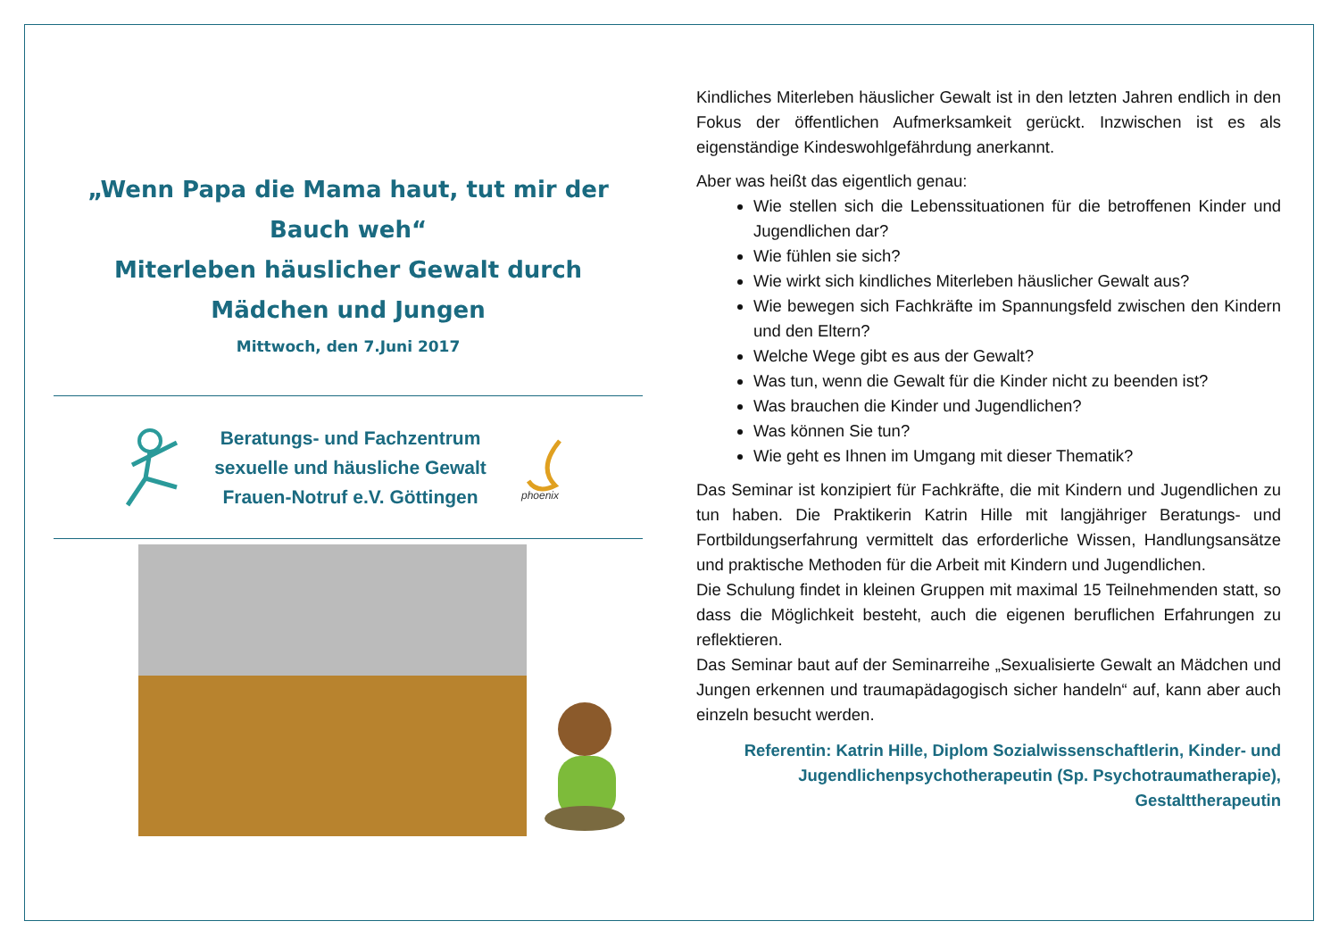„Wenn Papa die Mama haut, tut mir der Bauch weh“
Miterleben häuslicher Gewalt durch Mädchen und Jungen
Mittwoch, den 7.Juni 2017
Beratungs- und Fachzentrum
sexuelle und häusliche Gewalt
Frauen-Notruf e.V. Göttingen
phoenix
Kindliches Miterleben häuslicher Gewalt ist in den letzten Jahren endlich in den Fokus der öffentlichen Aufmerksamkeit gerückt. Inzwischen ist es als eigenständige Kindeswohlgefährdung anerkannt.
Aber was heißt das eigentlich genau:
Wie stellen sich die Lebenssituationen für die betroffenen Kinder und Jugendlichen dar?
Wie fühlen sie sich?
Wie wirkt sich kindliches Miterleben häuslicher Gewalt aus?
Wie bewegen sich Fachkräfte im Spannungsfeld zwischen den Kindern und den Eltern?
Welche Wege gibt es aus der Gewalt?
Was tun, wenn die Gewalt für die Kinder nicht zu beenden ist?
Was brauchen die Kinder und Jugendlichen?
Was können Sie tun?
Wie geht es Ihnen im Umgang mit dieser Thematik?
Das Seminar ist konzipiert für Fachkräfte, die mit Kindern und Jugendlichen zu tun haben. Die Praktikerin Katrin Hille mit langjähriger Beratungs- und Fortbildungserfahrung vermittelt das erforderliche Wissen, Handlungsansätze und praktische Methoden für die Arbeit mit Kindern und Jugendlichen.
Die Schulung findet in kleinen Gruppen mit maximal 15 Teilnehmenden statt, so dass die Möglichkeit besteht, auch die eigenen beruflichen Erfahrungen zu reflektieren.
Das Seminar baut auf der Seminarreihe „Sexualisierte Gewalt an Mädchen und Jungen erkennen und traumapädagogisch sicher handeln“ auf, kann aber auch einzeln besucht werden.
Referentin: Katrin Hille, Diplom Sozialwissenschaftlerin, Kinder- und Jugendlichenpsychotherapeutin (Sp. Psychotraumatherapie), Gestalttherapeutin